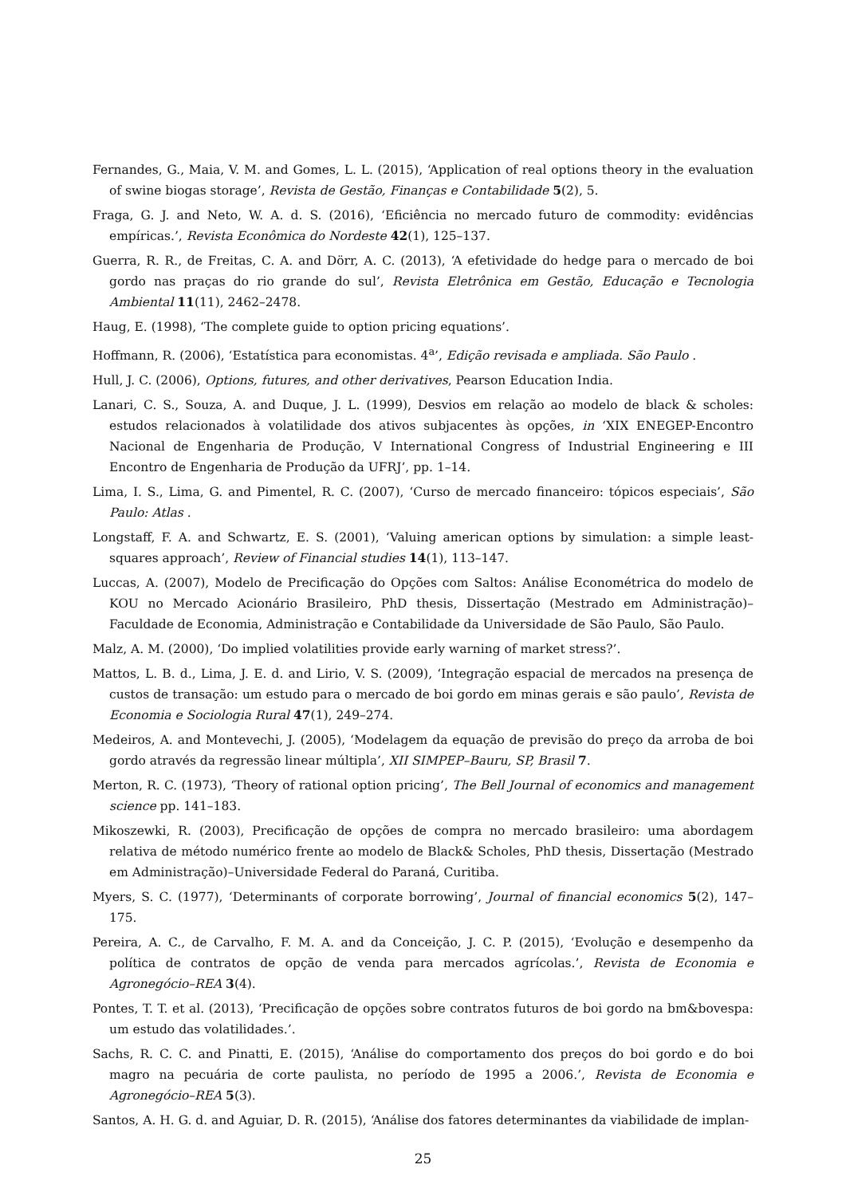Fernandes, G., Maia, V. M. and Gomes, L. L. (2015), ‘Application of real options theory in the evaluation of swine biogas storage’, Revista de Gestão, Finanças e Contabilidade 5(2), 5.
Fraga, G. J. and Neto, W. A. d. S. (2016), ‘Eficiência no mercado futuro de commodity: evidências empíricas.’, Revista Econômica do Nordeste 42(1), 125–137.
Guerra, R. R., de Freitas, C. A. and Dörr, A. C. (2013), ‘A efetividade do hedge para o mercado de boi gordo nas praças do rio grande do sul’, Revista Eletrônica em Gestão, Educação e Tecnologia Ambiental 11(11), 2462–2478.
Haug, E. (1998), ‘The complete guide to option pricing equations’.
Hoffmann, R. (2006), ‘Estatística para economistas. 4<sup>a</sup>’, Edição revisada e ampliada. São Paulo .
Hull, J. C. (2006), Options, futures, and other derivatives, Pearson Education India.
Lanari, C. S., Souza, A. and Duque, J. L. (1999), Desvios em relação ao modelo de black & scholes: estudos relacionados à volatilidade dos ativos subjacentes às opções, in ‘XIX ENEGEP-Encontro Nacional de Engenharia de Produção, V International Congress of Industrial Engineering e III Encontro de Engenharia de Produção da UFRJ’, pp. 1–14.
Lima, I. S., Lima, G. and Pimentel, R. C. (2007), ‘Curso de mercado financeiro: tópicos especiais’, São Paulo: Atlas .
Longstaff, F. A. and Schwartz, E. S. (2001), ‘Valuing american options by simulation: a simple least-squares approach’, Review of Financial studies 14(1), 113–147.
Luccas, A. (2007), Modelo de Precificação do Opções com Saltos: Análise Econométrica do modelo de KOU no Mercado Acionário Brasileiro, PhD thesis, Dissertação (Mestrado em Administração)–Faculdade de Economia, Administração e Contabilidade da Universidade de São Paulo, São Paulo.
Malz, A. M. (2000), ‘Do implied volatilities provide early warning of market stress?’.
Mattos, L. B. d., Lima, J. E. d. and Lirio, V. S. (2009), ‘Integração espacial de mercados na presença de custos de transação: um estudo para o mercado de boi gordo em minas gerais e são paulo’, Revista de Economia e Sociologia Rural 47(1), 249–274.
Medeiros, A. and Montevechi, J. (2005), ‘Modelagem da equação de previsão do preço da arroba de boi gordo através da regressão linear múltipla’, XII SIMPEP–Bauru, SP, Brasil 7.
Merton, R. C. (1973), ‘Theory of rational option pricing’, The Bell Journal of economics and management science pp. 141–183.
Mikoszewki, R. (2003), Precificação de opções de compra no mercado brasileiro: uma abordagem relativa de método numérico frente ao modelo de Black& Scholes, PhD thesis, Dissertação (Mestrado em Administração)–Universidade Federal do Paraná, Curitiba.
Myers, S. C. (1977), ‘Determinants of corporate borrowing’, Journal of financial economics 5(2), 147–175.
Pereira, A. C., de Carvalho, F. M. A. and da Conceição, J. C. P. (2015), ‘Evolução e desempenho da política de contratos de opção de venda para mercados agrícolas.’, Revista de Economia e Agronegócio–REA 3(4).
Pontes, T. T. et al. (2013), ‘Precificação de opções sobre contratos futuros de boi gordo na bm&bovespa: um estudo das volatilidades.’.
Sachs, R. C. C. and Pinatti, E. (2015), ‘Análise do comportamento dos preços do boi gordo e do boi magro na pecuária de corte paulista, no período de 1995 a 2006.’, Revista de Economia e Agronegócio–REA 5(3).
Santos, A. H. G. d. and Aguiar, D. R. (2015), ‘Análise dos fatores determinantes da viabilidade de implan-
25